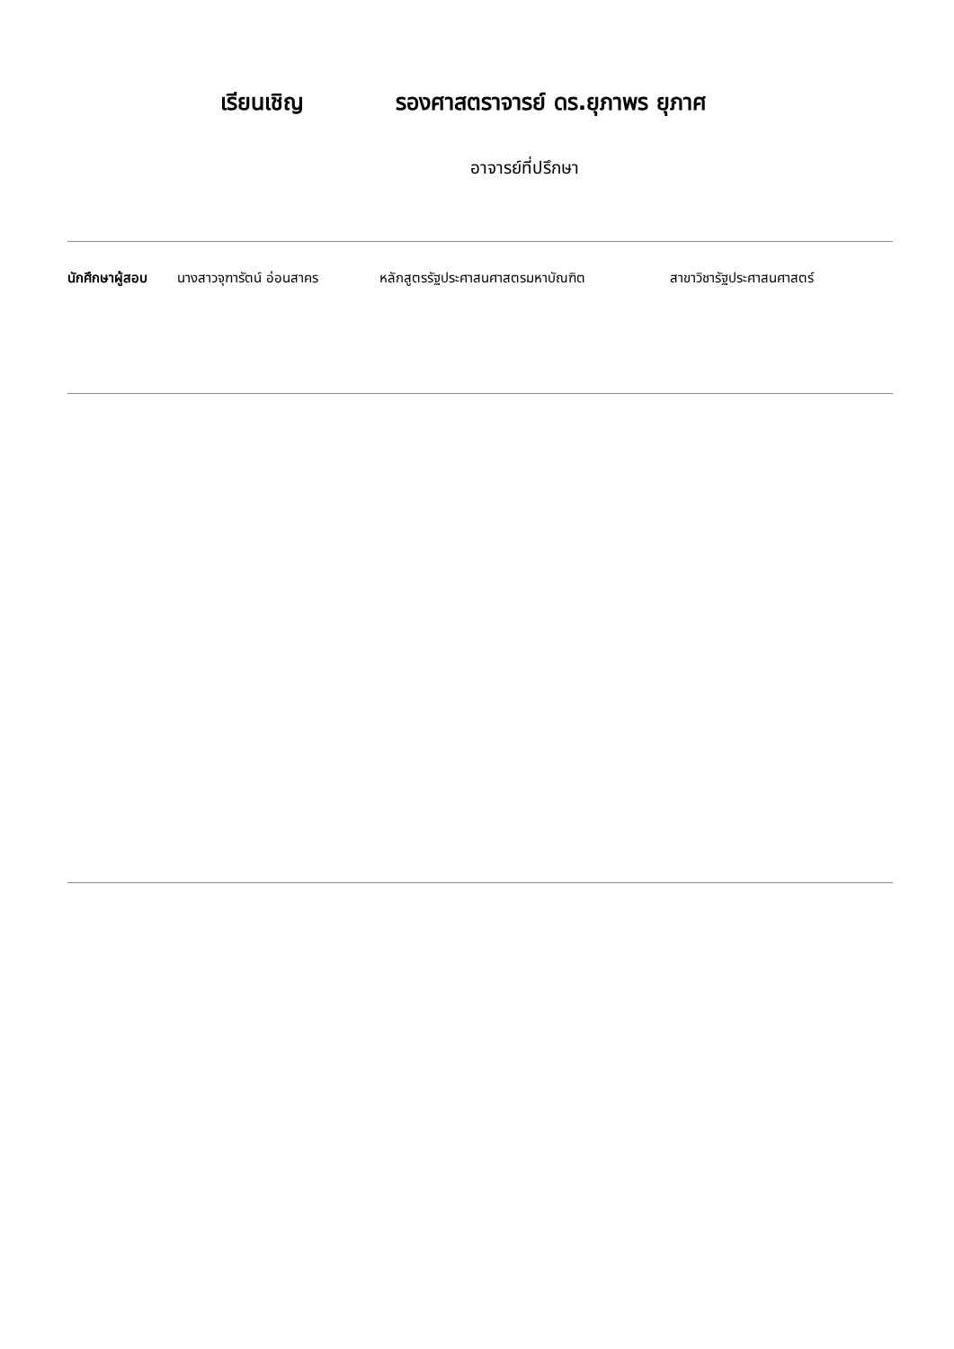เรียนเชิญ รองศาสตราจารย์ ดร.ยุภาพร ยุภาศ
อาจารย์ที่ปรึกษา
นักศึกษาผู้สอบ นางสาวจุฑารัตน์ อ่อนสาคร หลักสูตรรัฐประศาสนศาสตรมหาบัณฑิต สาขาวิชารัฐประศาสนศาสตร์